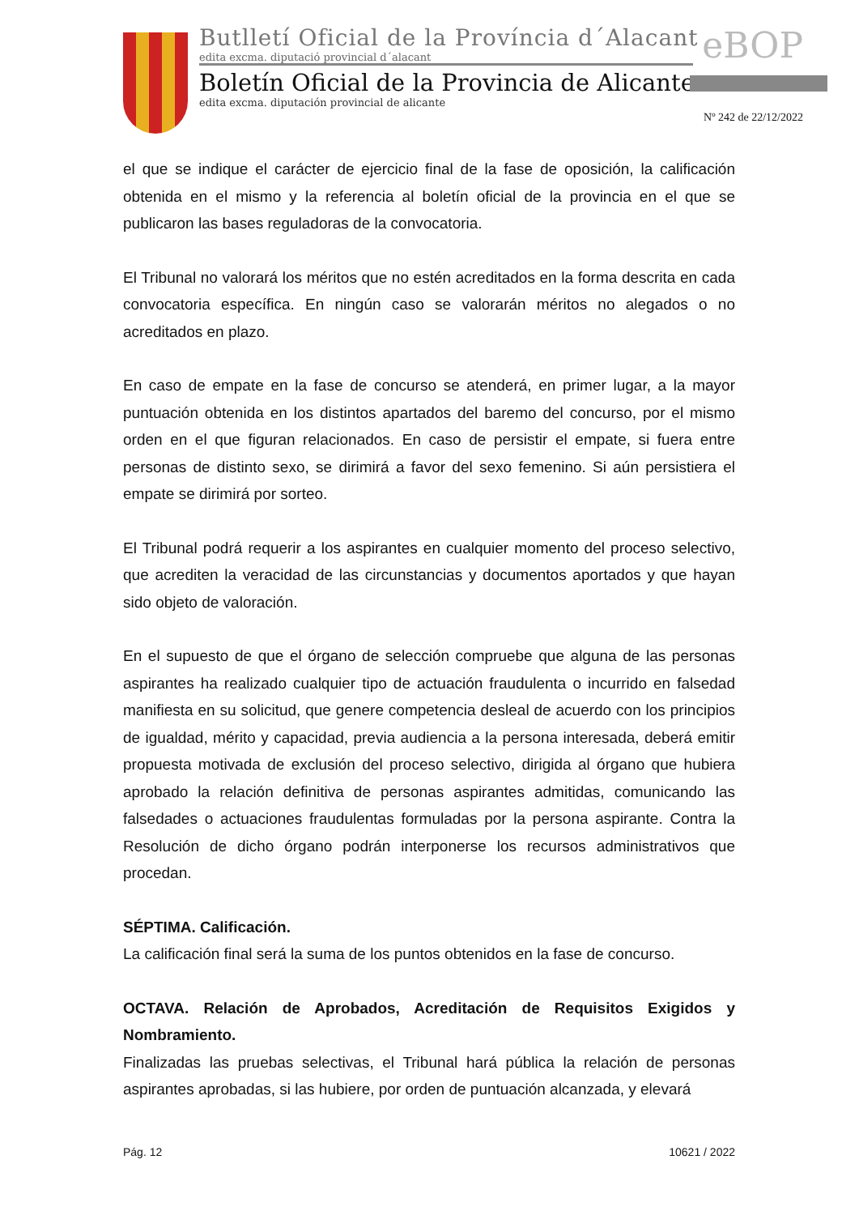Butlletí Oficial de la Província d´Alacant
edita excma. diputació provincial d´alacant
Boletín Oficial de la Provincia de Alicante
edita excma. diputación provincial de alicante
eBOP
Nº 242 de 22/12/2022
el que se indique el carácter de ejercicio final de la fase de oposición, la calificación obtenida en el mismo y la referencia al boletín oficial de la provincia en el que se publicaron las bases reguladoras de la convocatoria.
El Tribunal no valorará los méritos que no estén acreditados en la forma descrita en cada convocatoria específica. En ningún caso se valorarán méritos no alegados o no acreditados en plazo.
En caso de empate en la fase de concurso se atenderá, en primer lugar, a la mayor puntuación obtenida en los distintos apartados del baremo del concurso, por el mismo orden en el que figuran relacionados. En caso de persistir el empate, si fuera entre personas de distinto sexo, se dirimirá a favor del sexo femenino. Si aún persistiera el empate se dirimirá por sorteo.
El Tribunal podrá requerir a los aspirantes en cualquier momento del proceso selectivo, que acrediten la veracidad de las circunstancias y documentos aportados y que hayan sido objeto de valoración.
En el supuesto de que el órgano de selección compruebe que alguna de las personas aspirantes ha realizado cualquier tipo de actuación fraudulenta o incurrido en falsedad manifiesta en su solicitud, que genere competencia desleal de acuerdo con los principios de igualdad, mérito y capacidad, previa audiencia a la persona interesada, deberá emitir propuesta motivada de exclusión del proceso selectivo, dirigida al órgano que hubiera aprobado la relación definitiva de personas aspirantes admitidas, comunicando las falsedades o actuaciones fraudulentas formuladas por la persona aspirante. Contra la Resolución de dicho órgano podrán interponerse los recursos administrativos que procedan.
SÉPTIMA. Calificación.
La calificación final será la suma de los puntos obtenidos en la fase de concurso.
OCTAVA. Relación de Aprobados, Acreditación de Requisitos Exigidos y Nombramiento.
Finalizadas las pruebas selectivas, el Tribunal hará pública la relación de personas aspirantes aprobadas, si las hubiere, por orden de puntuación alcanzada, y elevará
Pág. 12 10621 / 2022